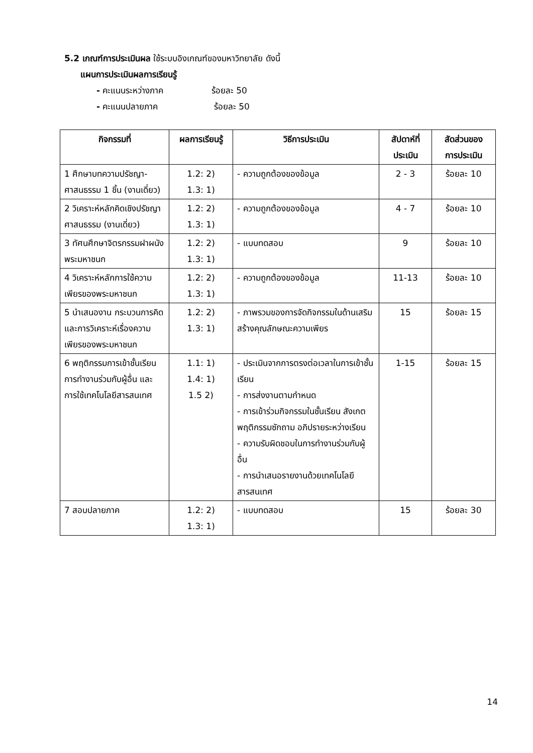5.2 เกณฑ์การประเมินผล ใช้ระบบอิงเกณฑ์ของมหาวิทยาลัย ดังนี้
แผนการประเมินผลการเรียนรู้
- คะแนนระหว่างภาค ร้อยละ 50
- คะแนนปลายภาค ร้อยละ 50
| กิจกรรมที่ | ผลการเรียนรู้ | วิธีการประเมิน | สัปดาห์ที่ ประเมิน | สัดส่วนของ การประเมิน |
| --- | --- | --- | --- | --- |
| 1 ศึกษาบทความปรัชญา-ศาสนธรรม 1 ชิ้น (งานเดี่ยว) | 1.2: 2) 1.3: 1) | - ความถูกต้องของข้อมูล | 2 - 3 | ร้อยละ 10 |
| 2 วิเคราะห์หลักคิดเชิงปรัชญาศาสนธรรม (งานเดี่ยว) | 1.2: 2) 1.3: 1) | - ความถูกต้องของข้อมูล | 4 - 7 | ร้อยละ 10 |
| 3 ทัศนศึกษาจิตรกรรมฝาผนังพระมหาชนก | 1.2: 2) 1.3: 1) | - แบบทดสอบ | 9 | ร้อยละ 10 |
| 4 วิเคราะห์หลักการใช้ความเพียรของพระมหาชนก | 1.2: 2) 1.3: 1) | - ความถูกต้องของข้อมูล | 11-13 | ร้อยละ 10 |
| 5 นำเสนองาน กระบวนการคิดและการวิเคราะห์เรื่องความเพียรของพระมหาชนก | 1.2: 2) 1.3: 1) | - ภาพรวมของการจัดกิจกรรมในด้านเสริมสร้างคุณลักษณะความเพียร | 15 | ร้อยละ 15 |
| 6 พฤติกรรมการเข้าชั้นเรียน การทำงานร่วมกับผู้อื่น และการใช้เทคโนโลยีสารสนเทศ | 1.1: 1) 1.4: 1) 1.5 2) | - ประเมินจากการตรงต่อเวลาในการเข้าชั้นเรียน - การส่งงานตามกำหนด - การเข้าร่วมกิจกรรมในชั้นเรียน สังเกตพฤติกรรมซักถาม อภิปรายระหว่างเรียน - ความรับผิดชอบในการทำงานร่วมกับผู้อื่น - การนำเสนอรายงานด้วยเทคโนโลยีสารสนเทศ | 1-15 | ร้อยละ 15 |
| 7 สอบปลายภาค | 1.2: 2) 1.3: 1) | - แบบทดสอบ | 15 | ร้อยละ 30 |
14